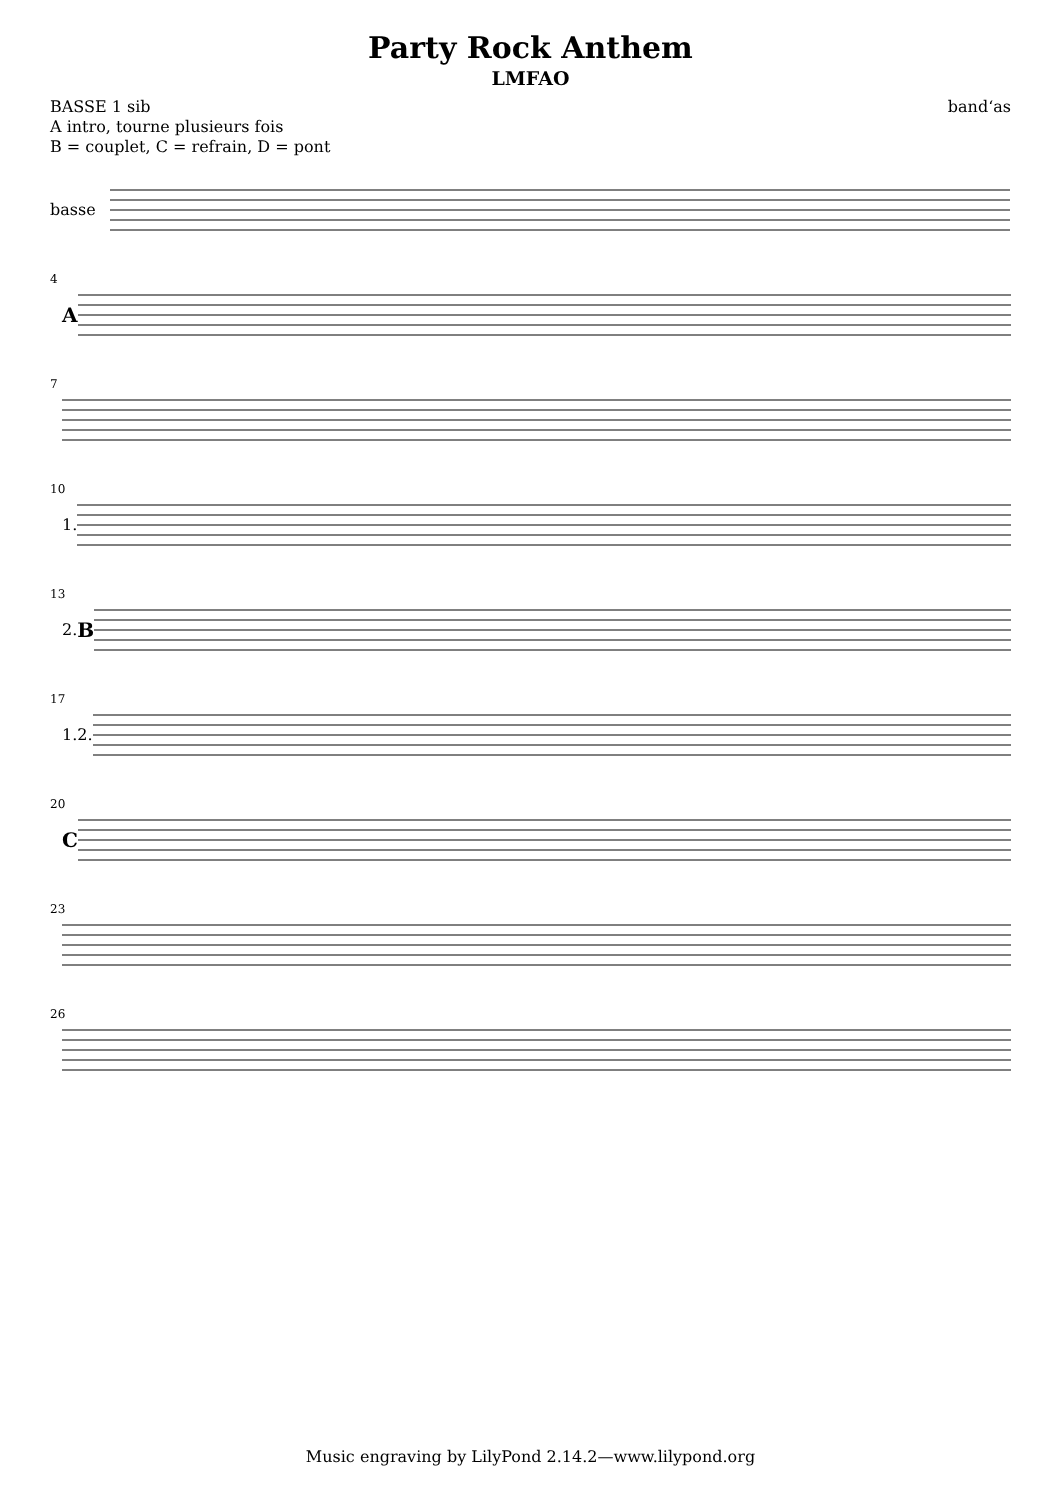Party Rock Anthem
LMFAO
BASSE 1 sib
A intro, tourne plusieurs fois
B = couplet, C = refrain, D = pont
band‘as
basse
4 A
7
10 1.
13 2. B
17 1. 2.
20 C
23
26
Music engraving by LilyPond 2.14.2—www.lilypond.org